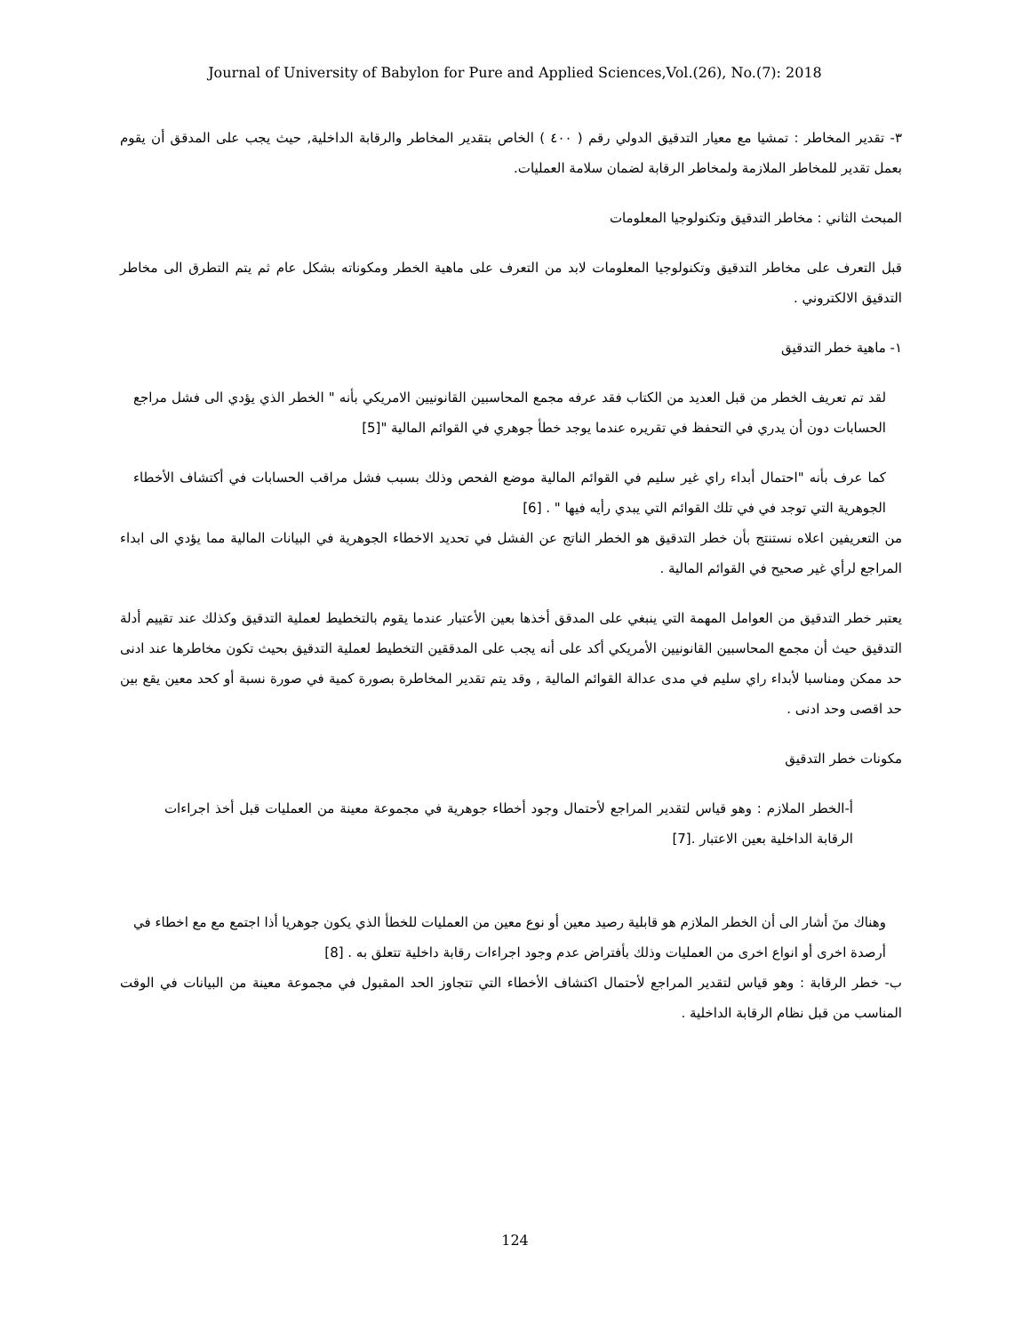Journal of University of Babylon for Pure and Applied Sciences,Vol.(26), No.(7): 2018
٣- تقدير المخاطر : تمشيا مع معيار التدقيق الدولي رقم ( ٤٠٠ ) الخاص بتقدير المخاطر والرقابة الداخلية, حيث يجب على المدقق أن يقوم بعمل تقدير للمخاطر الملازمة ولمخاطر الرقابة لضمان سلامة العمليات.
المبحث الثاني : مخاطر التدقيق وتكنولوجيا المعلومات
قبل التعرف على مخاطر التدقيق وتكنولوجيا المعلومات لابد من التعرف على ماهية الخطر ومكوناته بشكل عام ثم يتم التطرق الى مخاطر التدقيق الالكتروني .
١- ماهية خطر التدقيق
لقد تم تعريف الخطر من قبل العديد من الكتاب فقد عرفه مجمع المحاسبين القانونيين الامريكي بأنه " الخطر الذي يؤدي الى فشل مراجع الحسابات دون أن يدري في التحفظ في تقريره عندما يوجد خطأ جوهري في القوائم المالية "[5]
كما عرف بأنه "احتمال أبداء راي غير سليم في القوائم المالية موضع الفحص وذلك بسبب فشل مراقب الحسابات في أكتشاف الأخطاء الجوهرية التي توجد في في تلك القوائم التي يبدي رأيه فيها " . [6]
من التعريفين اعلاه نستنتج بأن خطر التدقيق هو الخطر الناتج عن الفشل في تحديد الاخطاء الجوهرية في البيانات المالية مما يؤدي الى ابداء المراجع لرأي غير صحيح في القوائم المالية .
يعتبر خطر التدقيق من العوامل المهمة التي ينبغي على المدقق أخذها بعين الأعتبار عندما يقوم بالتخطيط لعملية التدقيق وكذلك عند تقييم أدلة التدقيق حيث أن مجمع المحاسبين القانونيين الأمريكي أكد على أنه يجب على المدققين التخطيط لعملية التدقيق بحيث تكون مخاطرها عند ادنى حد ممكن ومناسبا لأبداء راي سليم في مدى عدالة القوائم المالية , وقد يتم تقدير المخاطرة بصورة كمية في صورة نسبة أو كحد معين يقع بين حد اقصى وحد ادنى .
مكونات خطر التدقيق
أ-الخطر الملازم : وهو قياس لتقدير المراجع لأحتمال وجود أخطاء جوهرية في مجموعة معينة من العمليات قبل أخذ اجراءات الرقابة الداخلية بعين الاعتبار .[7]
وهناك منَ أشار الى أن الخطر الملازم هو قابلية رصيد معين أو نوع معين من العمليات للخطأ الذي يكون جوهريا أذا اجتمع مع مع اخطاء في أرصدة اخرى أو انواع اخرى من العمليات وذلك بأفتراض عدم وجود اجراءات رقابة داخلية تتعلق به . [8]
ب- خطر الرقابة : وهو قياس لتقدير المراجع لأحتمال اكتشاف الأخطاء التي تتجاوز الحد المقبول في مجموعة معينة من البيانات في الوقت المناسب من قبل نظام الرقابة الداخلية .
124